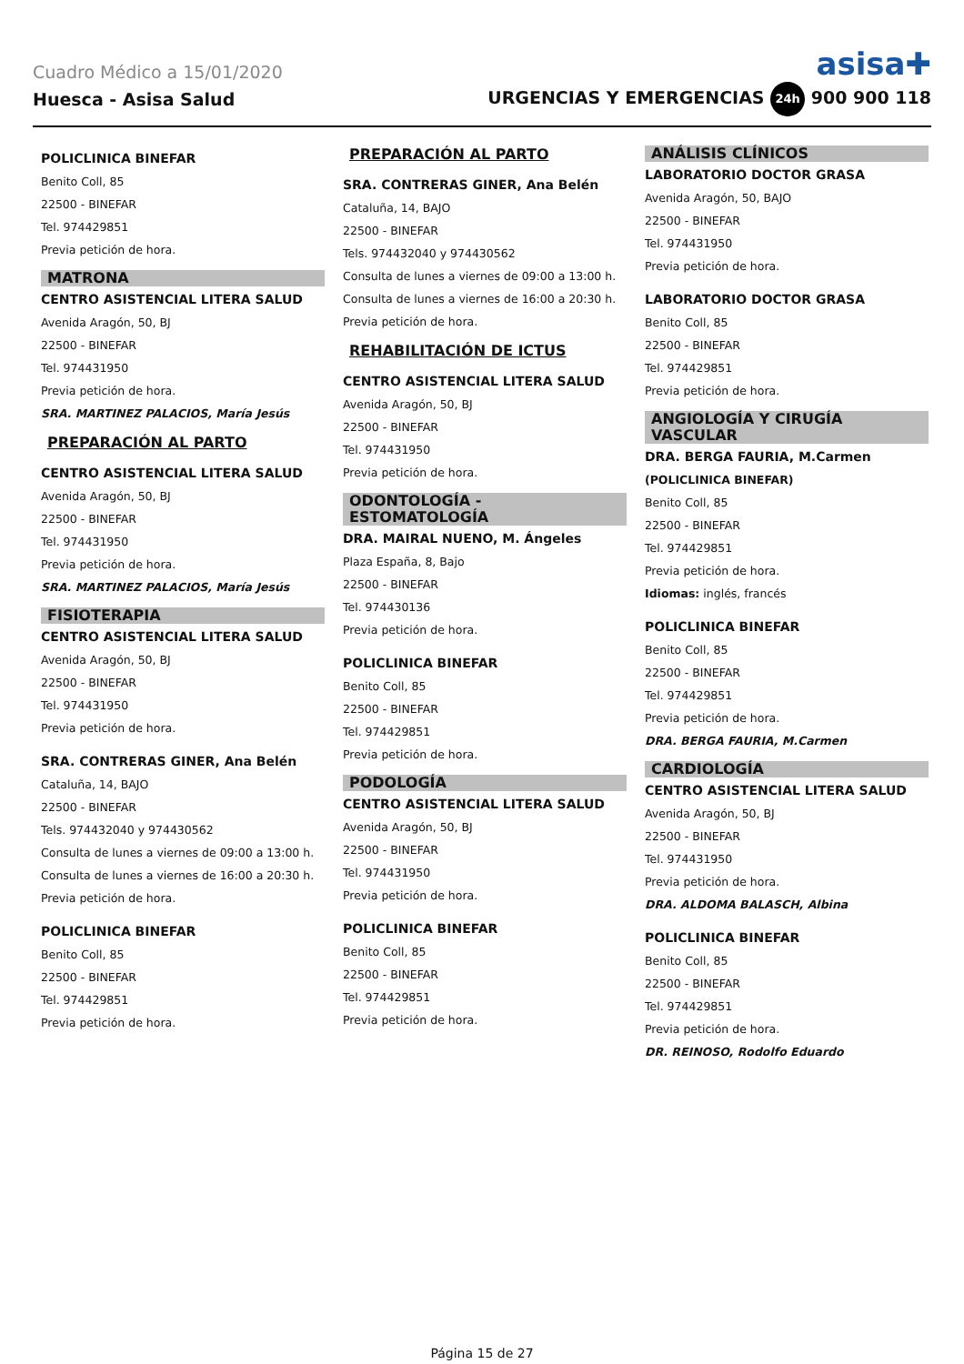Cuadro Médico a 15/01/2020 asisa✚
Huesca - Asisa Salud URGENCIAS Y EMERGENCIAS 24h 900 900 118
POLICLINICA BINEFAR
Benito Coll, 85
22500 - BINEFAR
Tel. 974429851
Previa petición de hora.
MATRONA
CENTRO ASISTENCIAL LITERA SALUD
Avenida Aragón, 50, BJ
22500 - BINEFAR
Tel. 974431950
Previa petición de hora.
SRA. MARTINEZ PALACIOS, María Jesús
PREPARACIÓN AL PARTO
CENTRO ASISTENCIAL LITERA SALUD
Avenida Aragón, 50, BJ
22500 - BINEFAR
Tel. 974431950
Previa petición de hora.
SRA. MARTINEZ PALACIOS, María Jesús
FISIOTERAPIA
CENTRO ASISTENCIAL LITERA SALUD
Avenida Aragón, 50, BJ
22500 - BINEFAR
Tel. 974431950
Previa petición de hora.
SRA. CONTRERAS GINER, Ana Belén
Cataluña, 14, BAJO
22500 - BINEFAR
Tels. 974432040 y 974430562
Consulta de lunes a viernes de 09:00 a 13:00 h.
Consulta de lunes a viernes de 16:00 a 20:30 h.
Previa petición de hora.
POLICLINICA BINEFAR
Benito Coll, 85
22500 - BINEFAR
Tel. 974429851
Previa petición de hora.
PREPARACIÓN AL PARTO
SRA. CONTRERAS GINER, Ana Belén
Cataluña, 14, BAJO
22500 - BINEFAR
Tels. 974432040 y 974430562
Consulta de lunes a viernes de 09:00 a 13:00 h.
Consulta de lunes a viernes de 16:00 a 20:30 h.
Previa petición de hora.
REHABILITACIÓN DE ICTUS
CENTRO ASISTENCIAL LITERA SALUD
Avenida Aragón, 50, BJ
22500 - BINEFAR
Tel. 974431950
Previa petición de hora.
ODONTOLOGÍA - ESTOMATOLOGÍA
DRA. MAIRAL NUENO, M. Ángeles
Plaza España, 8, Bajo
22500 - BINEFAR
Tel. 974430136
Previa petición de hora.
POLICLINICA BINEFAR
Benito Coll, 85
22500 - BINEFAR
Tel. 974429851
Previa petición de hora.
PODOLOGÍA
CENTRO ASISTENCIAL LITERA SALUD
Avenida Aragón, 50, BJ
22500 - BINEFAR
Tel. 974431950
Previa petición de hora.
POLICLINICA BINEFAR
Benito Coll, 85
22500 - BINEFAR
Tel. 974429851
Previa petición de hora.
ANÁLISIS CLÍNICOS
LABORATORIO DOCTOR GRASA
Avenida Aragón, 50, BAJO
22500 - BINEFAR
Tel. 974431950
Previa petición de hora.
LABORATORIO DOCTOR GRASA
Benito Coll, 85
22500 - BINEFAR
Tel. 974429851
Previa petición de hora.
ANGIOLOGÍA Y CIRUGÍA VASCULAR
DRA. BERGA FAURIA, M.Carmen
(POLICLINICA BINEFAR)
Benito Coll, 85
22500 - BINEFAR
Tel. 974429851
Previa petición de hora.
Idiomas: inglés, francés
POLICLINICA BINEFAR
Benito Coll, 85
22500 - BINEFAR
Tel. 974429851
Previa petición de hora.
DRA. BERGA FAURIA, M.Carmen
CARDIOLOGÍA
CENTRO ASISTENCIAL LITERA SALUD
Avenida Aragón, 50, BJ
22500 - BINEFAR
Tel. 974431950
Previa petición de hora.
DRA. ALDOMA BALASCH, Albina
POLICLINICA BINEFAR
Benito Coll, 85
22500 - BINEFAR
Tel. 974429851
Previa petición de hora.
DR. REINOSO, Rodolfo Eduardo
Página 15 de 27